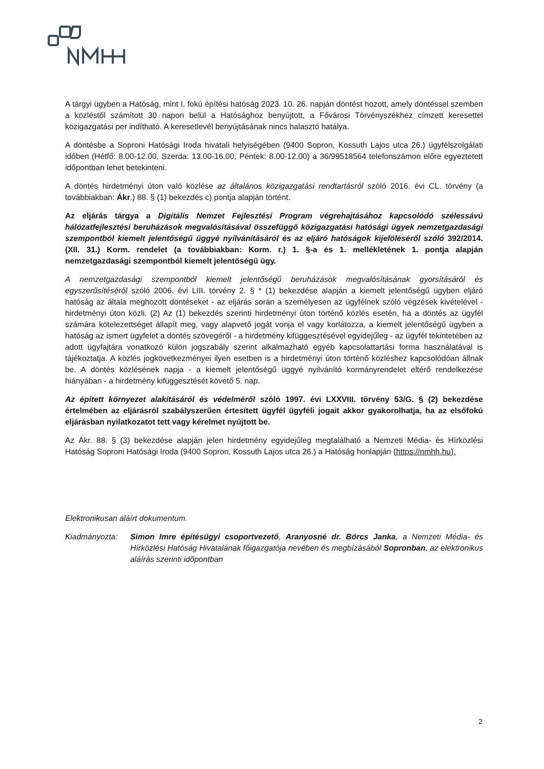A tárgyi ügyben a Hatóság, mint I. fokú építési hatóság 2023. 10. 26. napján döntést hozott, amely döntéssel szemben a közléstől számított 30 napon belül a Hatósághoz benyújtott, a Fővárosi Törvényszékhez címzett keresettel közigazgatási per indítható. A keresetlevél benyújtásának nincs halasztó hatálya.
A döntésbe a Soproni Hatósági Iroda hivatali helyiségében (9400 Sopron, Kossuth Lajos utca 26.) ügyfélszolgálati időben (Hétfő: 8.00-12.00, Szerda: 13.00-16.00, Péntek: 8.00-12.00) a 36/99518564 telefonszámon előre egyeztetett időpontban lehet betekinteni.
A döntés hirdetményi úton való közlése az általános közigazgatási rendtartásról szóló 2016. évi CL. törvény (a továbbiakban: Ákr.) 88. § (1) bekezdés c) pontja alapján történt.
Az eljárás tárgya a Digitális Nemzet Fejlesztési Program végrehajtásához kapcsolódó szélessávú hálózatfejlesztési beruházások megvalósításával összefüggő közigazgatási hatósági ügyek nemzetgazdasági szempontból kiemelt jelentőségű üggyé nyilvánításáról és az eljáró hatóságok kijelöléséről szóló 392/2014. (XII. 31.) Korm. rendelet (a továbbiakban: Korm. r.) 1. §-a és 1. mellékletének 1. pontja alapján nemzetgazdasági szempontból kiemelt jelentőségű ügy.
A nemzetgazdasági szempontból kiemelt jelentőségű beruházások megvalósításának gyorsításáról és egyszerűsítéséről szóló 2006. évi LIII. törvény 2. § * (1) bekezdése alapján a kiemelt jelentőségű ügyben eljáró hatóság az általa meghozott döntéseket - az eljárás során a személyesen az ügyfélnek szóló végzések kivételével - hirdetményi úton közli. (2) Az (1) bekezdés szerinti hirdetményi úton történő közlés esetén, ha a döntés az ügyfél számára kötelezettséget állapít meg, vagy alapvető jogát vonja el vagy korlátozza, a kiemelt jelentőségű ügyben a hatóság az ismert ügyfelet a döntés szövegéről - a hirdetmény kifüggesztésével egyidejűleg - az ügyfél tekintetében az adott ügyfajtára vonatkozó külön jogszabály szerint alkalmazható egyéb kapcsolattartási forma használatával is tájékoztatja. A közlés jogkövetkezményei ilyen esetben is a hirdetményi úton történő közléshez kapcsolódóan állnak be. A döntés közlésének napja - a kiemelt jelentőségű üggyé nyilvánító kormányrendelet eltérő rendelkezése hiányában - a hirdetmény kifüggesztését követő 5. nap.
Az épített környezet alakításáról és védelméről szóló 1997. évi LXXVIII. törvény 53/G. § (2) bekezdése értelmében az eljárásról szabályszerűen értesített ügyfél ügyféli jogait akkor gyakorolhatja, ha az elsőfokú eljárásban nyilatkozatot tett vagy kérelmet nyújtott be.
Az Ákr. 88. § (3) bekezdése alapján jelen hirdetmény egyidejűleg megtalálható a Nemzeti Média- és Hírközlési Hatóság Soproni Hatósági Iroda (9400 Sopron, Kossuth Lajos utca 26.) a Hatóság honlapján (https://nmhh.hu).
Elektronikusan aláírt dokumentum.
Kiadmányozta: Simon Imre építésügyi csoportvezető, Aranyosné dr. Börcs Janka, a Nemzeti Média- és Hírközlési Hatóság Hivatalának főigazgatója nevében és megbízásából Sopronban, az elektronikus aláírás szerinti időpontban
2